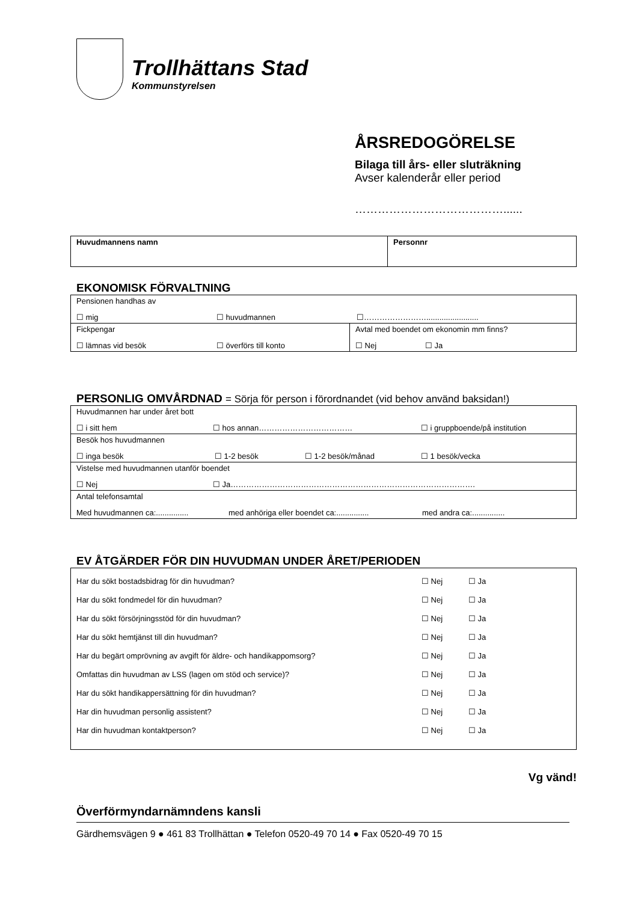Trollhättans Stad
Kommunstyrelsen
ÅRSREDOGÖRELSE
Bilaga till års- eller sluträkning
Avser kalenderår eller period
…………………………………......
| Huvudmannens namn | Personnr |
EKONOMISK FÖRVALTNING
| Pensionen handhas av ☐ mig ☐ huvudmannen ☐……………………........................ | |
| Fickpengar ☐ lämnas vid besök ☐ överförs till konto | Avtal med boendet om ekonomin mm finns? ☐ Nej ☐ Ja |
PERSONLIG OMVÅRDNAD = Sörja för person i förordnandet (vid behov använd baksidan!)
| Huvudmannen har under året bott ☐ i sitt hem ☐ hos annan……………………………… ☐ i gruppboende/på institution |
| Besök hos huvudmannen ☐ inga besök ☐ 1-2 besök ☐ 1-2 besök/månad ☐ 1 besök/vecka |
| Vistelse med huvudmannen utanför boendet ☐ Nej ☐ Ja…………………………………………………………………………………. |
| Antal telefonsamtal Med huvudmannen ca:............... med anhöriga eller boendet ca:............... med andra ca:............... |
EV ÅTGÄRDER FÖR DIN HUVUDMAN UNDER ÅRET/PERIODEN
| Har du sökt bostadsbidrag för din huvudman? | ☐ Nej | ☐ Ja |
| Har du sökt fondmedel för din huvudman? | ☐ Nej | ☐ Ja |
| Har du sökt försörjningsstöd för din huvudman? | ☐ Nej | ☐ Ja |
| Har du sökt hemtjänst till din huvudman? | ☐ Nej | ☐ Ja |
| Har du begärt omprövning av avgift för äldre- och handikappomsorg? | ☐ Nej | ☐ Ja |
| Omfattas din huvudman av LSS (lagen om stöd och service)? | ☐ Nej | ☐ Ja |
| Har du sökt handikappersättning för din huvudman? | ☐ Nej | ☐ Ja |
| Har din huvudman personlig assistent? | ☐ Nej | ☐ Ja |
| Har din huvudman kontaktperson? | ☐ Nej | ☐ Ja |
Vg vänd!
Överförmyndarnämndens kansli
Gärdhemsvägen 9 ● 461 83 Trollhättan ● Telefon 0520-49 70 14 ● Fax 0520-49 70 15